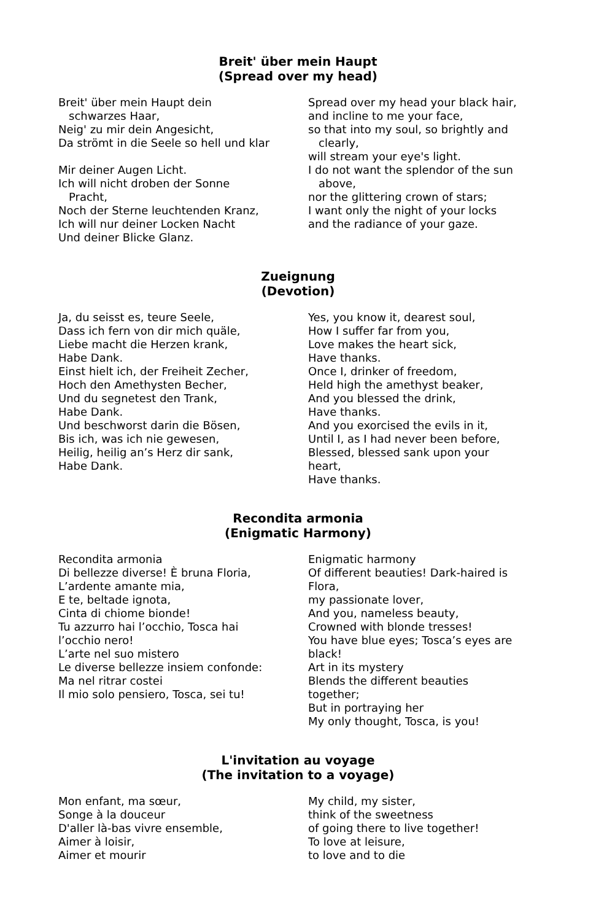Breit' über mein Haupt
(Spread over my head)
Breit' über mein Haupt dein
schwarzes Haar,
Neig' zu mir dein Angesicht,
Da strömt in die Seele so hell und klar
Mir deiner Augen Licht.
Ich will nicht droben der Sonne
Pracht,
Noch der Sterne leuchtenden Kranz,
Ich will nur deiner Locken Nacht
Und deiner Blicke Glanz.
Spread over my head your black hair,
and incline to me your face,
so that into my soul, so brightly and
clearly,
will stream your eye's light.
I do not want the splendor of the sun
above,
nor the glittering crown of stars;
I want only the night of your locks
and the radiance of your gaze.
Zueignung
(Devotion)
Ja, du seisst es, teure Seele,
Dass ich fern von dir mich quäle,
Liebe macht die Herzen krank,
Habe Dank.
Einst hielt ich, der Freiheit Zecher,
Hoch den Amethysten Becher,
Und du segnetest den Trank,
Habe Dank.
Und beschworst darin die Bösen,
Bis ich, was ich nie gewesen,
Heilig, heilig an’s Herz dir sank,
Habe Dank.
Yes, you know it, dearest soul,
How I suffer far from you,
Love makes the heart sick,
Have thanks.
Once I, drinker of freedom,
Held high the amethyst beaker,
And you blessed the drink,
Have thanks.
And you exorcised the evils in it,
Until I, as I had never been before,
Blessed, blessed sank upon your
heart,
Have thanks.
Recondita armonia
(Enigmatic Harmony)
Recondita armonia
Di bellezze diverse! È bruna Floria,
L’ardente amante mia,
E te, beltade ignota,
Cinta di chiome bionde!
Tu azzurro hai l’occhio, Tosca hai
l’occhio nero!
L’arte nel suo mistero
Le diverse bellezze insiem confonde:
Ma nel ritrar costei
Il mio solo pensiero, Tosca, sei tu!
Enigmatic harmony
Of different beauties! Dark-haired is
Flora,
my passionate lover,
And you, nameless beauty,
Crowned with blonde tresses!
You have blue eyes; Tosca’s eyes are
black!
Art in its mystery
Blends the different beauties
together;
But in portraying her
My only thought, Tosca, is you!
L'invitation au voyage
(The invitation to a voyage)
Mon enfant, ma sœur,
Songe à la douceur
D'aller là-bas vivre ensemble,
Aimer à loisir,
Aimer et mourir
My child, my sister,
think of the sweetness
of going there to live together!
To love at leisure,
to love and to die